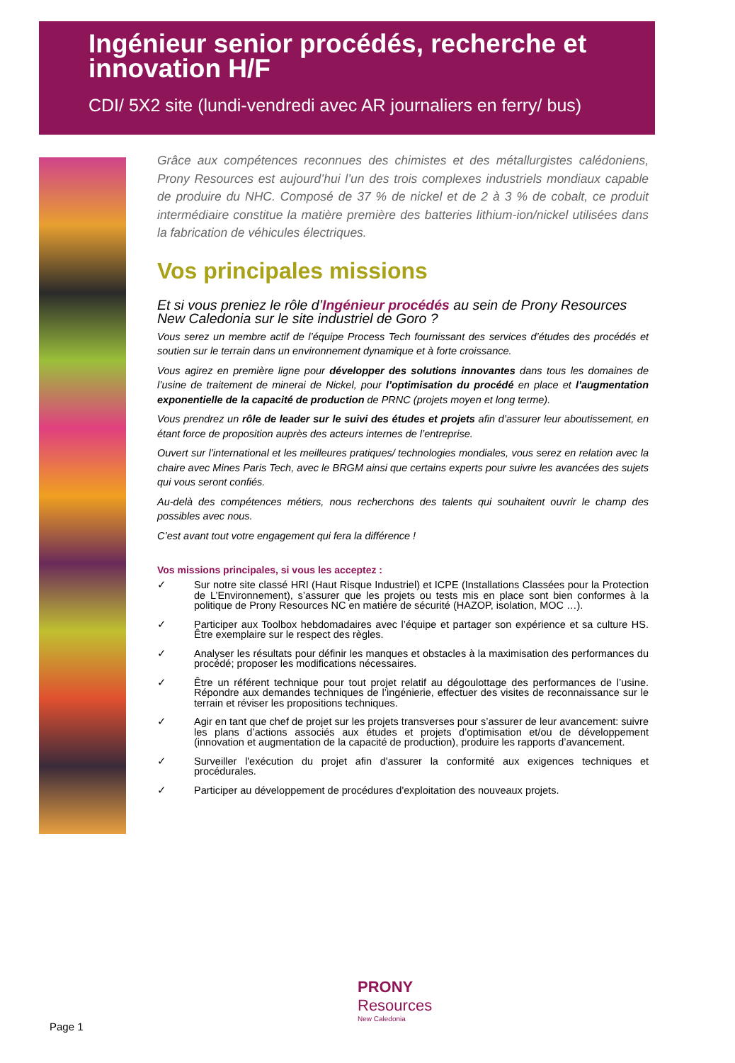Ingénieur senior procédés, recherche et innovation H/F
CDI/ 5X2 site (lundi-vendredi avec AR journaliers en ferry/ bus)
Grâce aux compétences reconnues des chimistes et des métallurgistes calédoniens, Prony Resources est aujourd’hui l’un des trois complexes industriels mondiaux capable de produire du NHC. Composé de 37 % de nickel et de 2 à 3 % de cobalt, ce produit intermédiaire constitue la matière première des batteries lithium-ion/nickel utilisées dans la fabrication de véhicules électriques.
Vos principales missions
Et si vous preniez le rôle d’Ingénieur procédés au sein de Prony Resources New Caledonia sur le site industriel de Goro ?
Vous serez un membre actif de l’équipe Process Tech fournissant des services d’études des procédés et soutien sur le terrain dans un environnement dynamique et à forte croissance.
Vous agirez en première ligne pour développer des solutions innovantes dans tous les domaines de l’usine de traitement de minerai de Nickel, pour l’optimisation du procédé en place et l’augmentation exponentielle de la capacité de production de PRNC (projets moyen et long terme).
Vous prendrez un rôle de leader sur le suivi des études et projets afin d’assurer leur aboutissement, en étant force de proposition auprès des acteurs internes de l’entreprise.
Ouvert sur l’international et les meilleures pratiques/ technologies mondiales, vous serez en relation avec la chaire avec Mines Paris Tech, avec le BRGM ainsi que certains experts pour suivre les avancées des sujets qui vous seront confiés.
Au-delà des compétences métiers, nous recherchons des talents qui souhaitent ouvrir le champ des possibles avec nous.
C’est avant tout votre engagement qui fera la différence !
Vos missions principales, si vous les acceptez :
✓ Sur notre site classé HRI (Haut Risque Industriel) et ICPE (Installations Classées pour la Protection de L’Environnement), s’assurer que les projets ou tests mis en place sont bien conformes à la politique de Prony Resources NC en matière de sécurité (HAZOP, isolation, MOC …).
✓ Participer aux Toolbox hebdomadaires avec l’équipe et partager son expérience et sa culture HS. Être exemplaire sur le respect des règles.
✓ Analyser les résultats pour définir les manques et obstacles à la maximisation des performances du procédé; proposer les modifications nécessaires.
✓ Être un référent technique pour tout projet relatif au dégoulottage des performances de l’usine. Répondre aux demandes techniques de l’ingénierie, effectuer des visites de reconnaissance sur le terrain et réviser les propositions techniques.
✓ Agir en tant que chef de projet sur les projets transverses pour s’assurer de leur avancement: suivre les plans d’actions associés aux études et projets d’optimisation et/ou de développement (innovation et augmentation de la capacité de production), produire les rapports d’avancement.
✓ Surveiller l'exécution du projet afin d'assurer la conformité aux exigences techniques et procédurales.
✓ Participer au développement de procédures d'exploitation des nouveaux projets.
PRONY
Resources
New Caledonia
Page 1